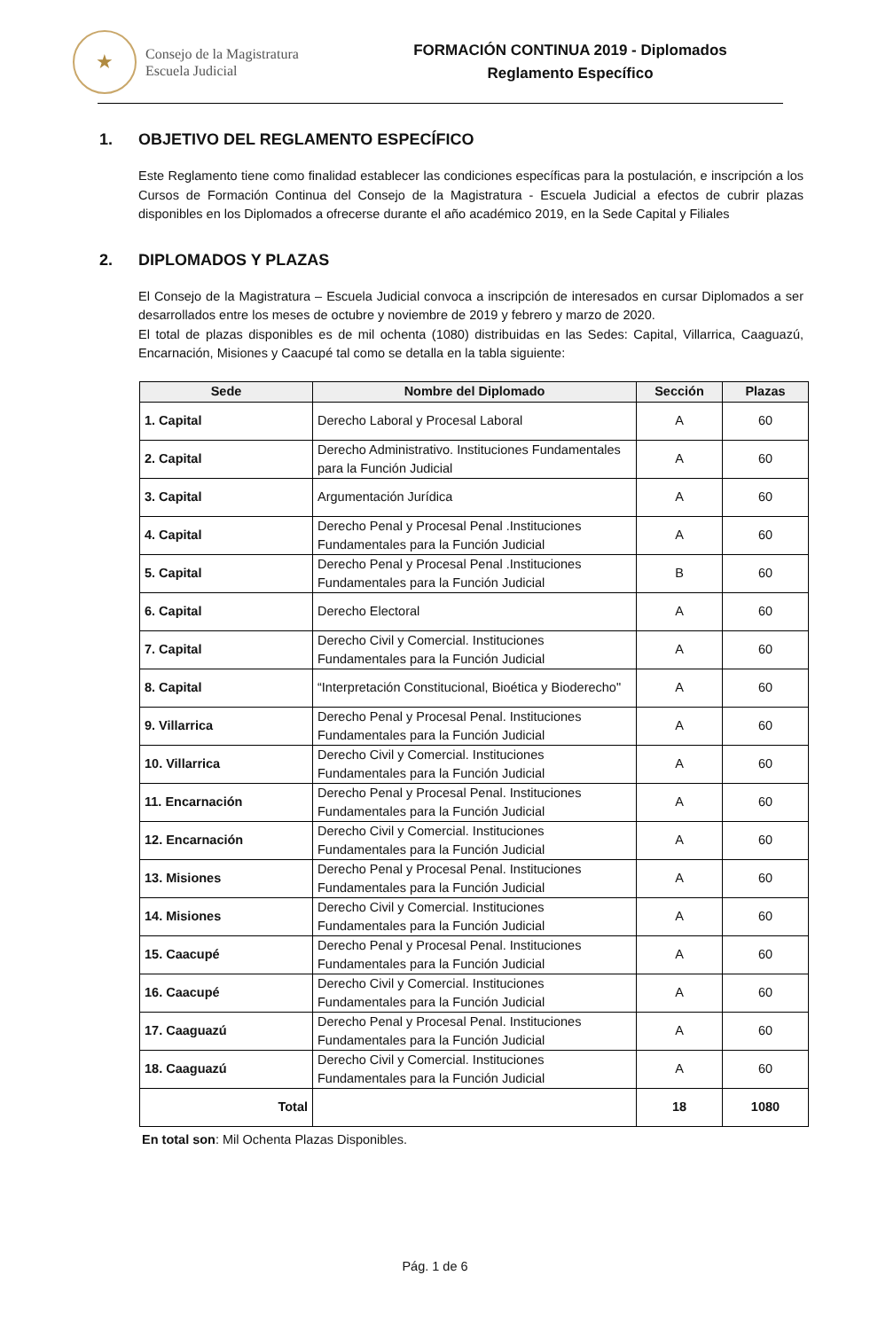★
Consejo de la Magistratura
Escuela Judicial
FORMACIÓN CONTINUA 2019 - Diplomados
Reglamento Específico
1. OBJETIVO DEL REGLAMENTO ESPECÍFICO
Este Reglamento tiene como finalidad establecer las condiciones específicas para la postulación, e inscripción a los Cursos de Formación Continua del Consejo de la Magistratura - Escuela Judicial a efectos de cubrir plazas disponibles en los Diplomados a ofrecerse durante el año académico 2019, en la Sede Capital y Filiales
2. DIPLOMADOS Y PLAZAS
El Consejo de la Magistratura – Escuela Judicial convoca a inscripción de interesados en cursar Diplomados a ser desarrollados entre los meses de octubre y noviembre de 2019 y febrero y marzo de 2020.
El total de plazas disponibles es de mil ochenta (1080) distribuidas en las Sedes: Capital, Villarrica, Caaguazú, Encarnación, Misiones y Caacupé tal como se detalla en la tabla siguiente:
| Sede | Nombre del Diplomado | Sección | Plazas |
| --- | --- | --- | --- |
| 1. Capital | Derecho Laboral y Procesal Laboral | A | 60 |
| 2. Capital | Derecho Administrativo. Instituciones Fundamentales para la Función Judicial | A | 60 |
| 3. Capital | Argumentación Jurídica | A | 60 |
| 4. Capital | Derecho Penal y Procesal Penal .Instituciones Fundamentales para la Función Judicial | A | 60 |
| 5. Capital | Derecho Penal y Procesal Penal .Instituciones Fundamentales para la Función Judicial | B | 60 |
| 6. Capital | Derecho Electoral | A | 60 |
| 7. Capital | Derecho Civil y Comercial. Instituciones Fundamentales para la Función Judicial | A | 60 |
| 8. Capital | “Interpretación Constitucional, Bioética y Bioderecho" | A | 60 |
| 9. Villarrica | Derecho Penal y Procesal Penal. Instituciones Fundamentales para la Función Judicial | A | 60 |
| 10. Villarrica | Derecho Civil y Comercial. Instituciones Fundamentales para la Función Judicial | A | 60 |
| 11. Encarnación | Derecho Penal y Procesal Penal. Instituciones Fundamentales para la Función Judicial | A | 60 |
| 12. Encarnación | Derecho Civil y Comercial. Instituciones Fundamentales para la Función Judicial | A | 60 |
| 13. Misiones | Derecho Penal y Procesal Penal. Instituciones Fundamentales para la Función Judicial | A | 60 |
| 14. Misiones | Derecho Civil y Comercial. Instituciones Fundamentales para la Función Judicial | A | 60 |
| 15. Caacupé | Derecho Penal y Procesal Penal. Instituciones Fundamentales para la Función Judicial | A | 60 |
| 16. Caacupé | Derecho Civil y Comercial. Instituciones Fundamentales para la Función Judicial | A | 60 |
| 17. Caaguazú | Derecho Penal y Procesal Penal. Instituciones Fundamentales para la Función Judicial | A | 60 |
| 18. Caaguazú | Derecho Civil y Comercial. Instituciones Fundamentales para la Función Judicial | A | 60 |
| Total | | 18 | 1080 |
En total son: Mil Ochenta Plazas Disponibles.
Pág. 1 de 6